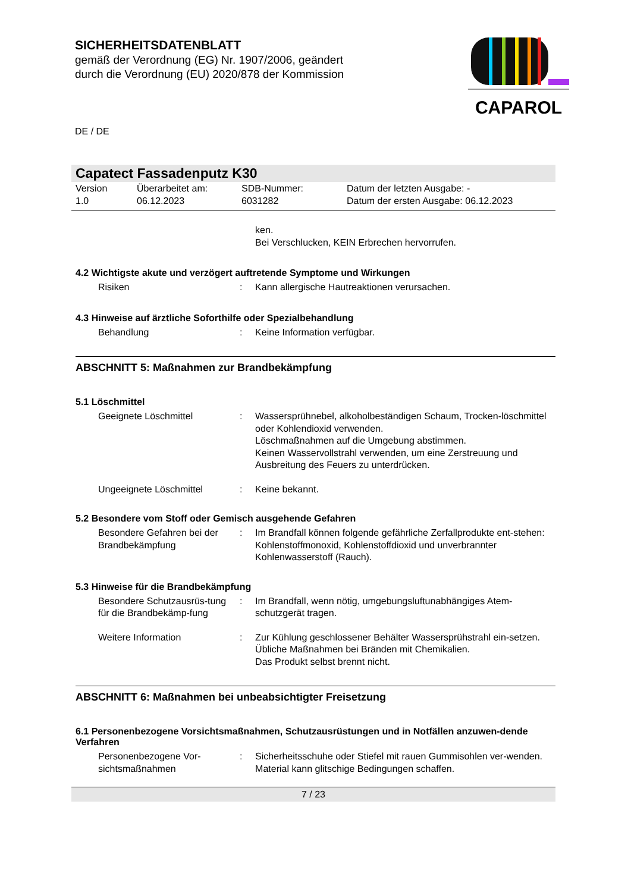SICHERHEITSDATENBLATT
gemäß der Verordnung (EG) Nr. 1907/2006, geändert
durch die Verordnung (EU) 2020/878 der Kommission
DE / DE
CAPAROL
Capatect Fassadenputz K30
Version
1.0
Überarbeitet am:
06.12.2023
SDB-Nummer:
6031282
Datum der letzten Ausgabe: -
Datum der ersten Ausgabe: 06.12.2023
ken.
Bei Verschlucken, KEIN Erbrechen hervorrufen.
4.2 Wichtigste akute und verzögert auftretende Symptome und Wirkungen
Risiken : Kann allergische Hautreaktionen verursachen.
4.3 Hinweise auf ärztliche Soforthilfe oder Spezialbehandlung
Behandlung : Keine Information verfügbar.
ABSCHNITT 5: Maßnahmen zur Brandbekämpfung
5.1 Löschmittel
Geeignete Löschmittel : Wassersprühnebel, alkoholbeständigen Schaum, Trocken-löschmittel oder Kohlendioxid verwenden.
Löschmaßnahmen auf die Umgebung abstimmen.
Keinen Wasservollstrahl verwenden, um eine Zerstreuung und Ausbreitung des Feuers zu unterdrücken.
Ungeeignete Löschmittel : Keine bekannt.
5.2 Besondere vom Stoff oder Gemisch ausgehende Gefahren
Besondere Gefahren bei der Brandbekämpfung
: Im Brandfall können folgende gefährliche Zerfallprodukte ent-stehen:
Kohlenstoffmonoxid, Kohlenstoffdioxid und unverbrannter Kohlenwasserstoff (Rauch).
5.3 Hinweise für die Brandbekämpfung
Besondere Schutzausrüs-tung für die Brandbekämp-fung
: Im Brandfall, wenn nötig, umgebungsluftunabhängiges Atem-schutzgerät tragen.
Weitere Information : Zur Kühlung geschlossener Behälter Wassersprühstrahl ein-setzen.
Übliche Maßnahmen bei Bränden mit Chemikalien.
Das Produkt selbst brennt nicht.
ABSCHNITT 6: Maßnahmen bei unbeabsichtigter Freisetzung
6.1 Personenbezogene Vorsichtsmaßnahmen, Schutzausrüstungen und in Notfällen anzuwen-dende Verfahren
Personenbezogene Vor-sichtsmaßnahmen
: Sicherheitsschuhe oder Stiefel mit rauen Gummisohlen ver-wenden.
Material kann glitschige Bedingungen schaffen.
7 / 23